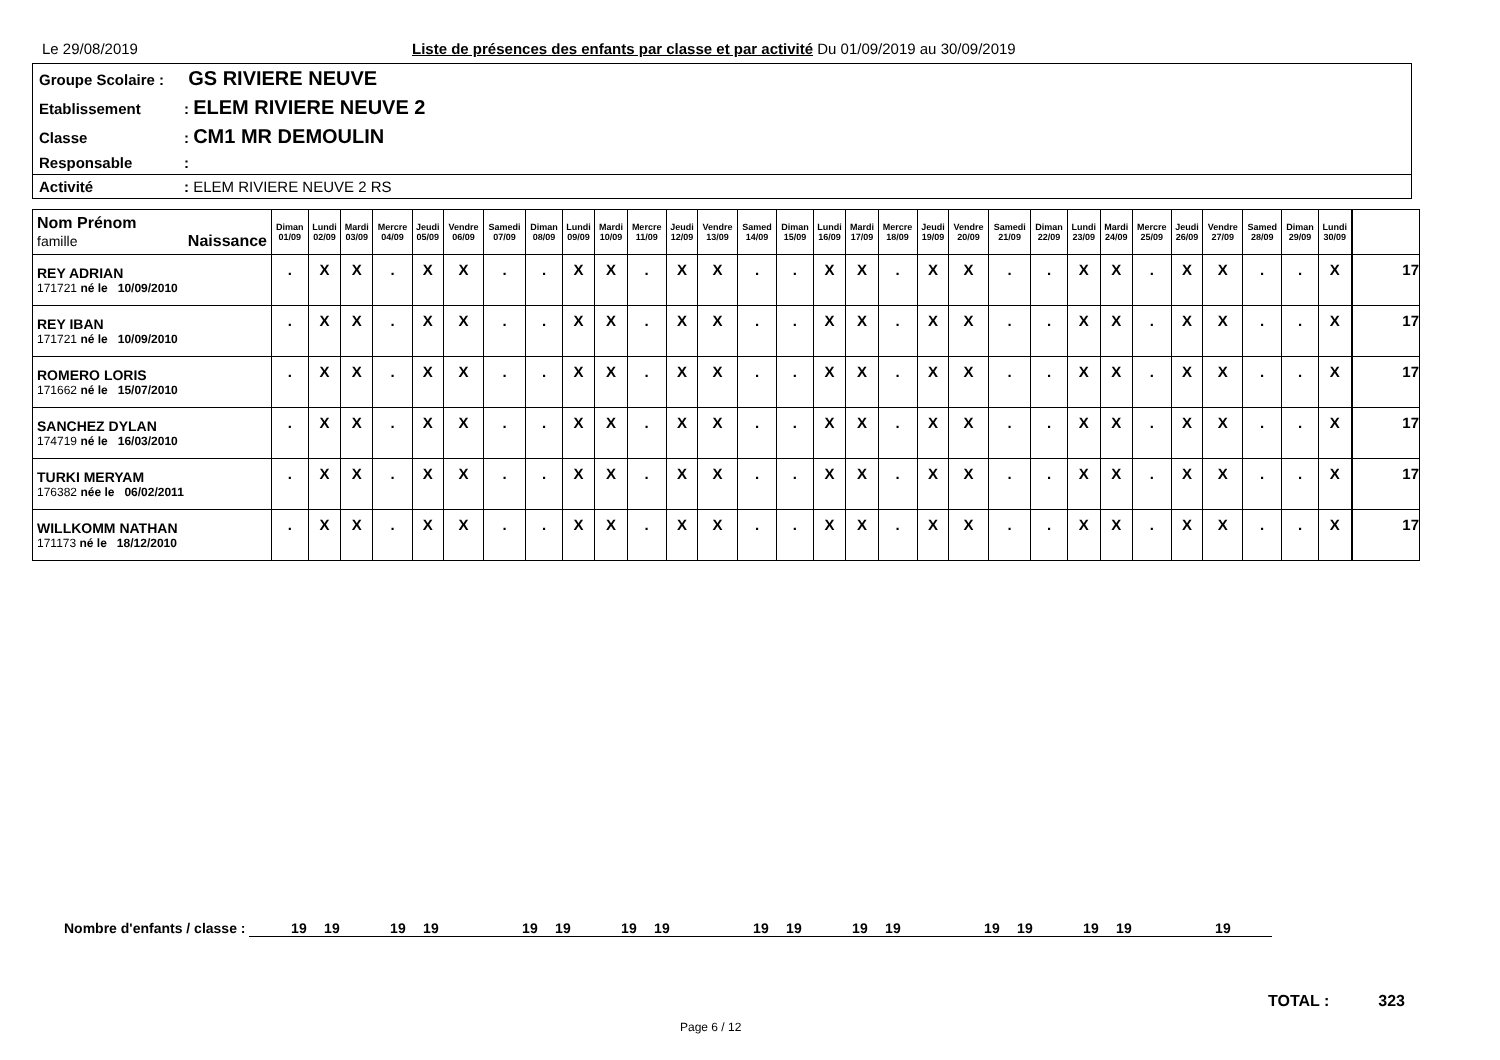Le 29/08/2019 Liste de présences des enfants par classe et par activité Du 01/09/2019 au 30/09/2019
Groupe Scolaire : GS RIVIERE NEUVE
Etablissement: ELEM RIVIERE NEUVE 2
Classe: CM1 MR DEMOULIN
Responsable:
Activité: ELEM RIVIERE NEUVE 2 RS
| Nom Prénom famille Naissance | Diman 01/09 | Lundi 02/09 | Mardi 03/09 | Mercre 04/09 | Jeudi 05/09 | Vendre 06/09 | Samedi 07/09 | Diman 08/09 | Lundi 09/09 | Mardi 10/09 | Mercre 11/09 | Jeudi 12/09 | Vendre 13/09 | Samed 14/09 | Diman 15/09 | Lundi 16/09 | Mardi 17/09 | Mercre 18/09 | Jeudi 19/09 | Vendre 20/09 | Samedi 21/09 | Diman 22/09 | Lundi 23/09 | Mardi 24/09 | Mercre 25/09 | Jeudi 26/09 | Vendre 27/09 | Samed 28/09 | Diman 29/09 | Lundi 30/09 | | |
| --- | --- | --- | --- | --- | --- | --- | --- | --- | --- | --- | --- | --- | --- | --- | --- | --- | --- | --- | --- | --- | --- | --- | --- | --- | --- | --- | --- | --- | --- | --- | --- | --- |
| REY ADRIAN 171721 né le 10/09/2010 | . | X | X | . | X | X | . | . | X | X | . | X | X | . | . | X | X | . | X | X | . | . | X | X | . | X | X | . | . | X | | 17 |
| REY IBAN 171721 né le 10/09/2010 | . | X | X | . | X | X | . | . | X | X | . | X | X | . | . | X | X | . | X | X | . | . | X | X | . | X | X | . | . | X | | 17 |
| ROMERO LORIS 171662 né le 15/07/2010 | . | X | X | . | X | X | . | . | X | X | . | X | X | . | . | X | X | . | X | X | . | . | X | X | . | X | X | . | . | X | | 17 |
| SANCHEZ DYLAN 174719 né le 16/03/2010 | . | X | X | . | X | X | . | . | X | X | . | X | X | . | . | X | X | . | X | X | . | . | X | X | . | X | X | . | . | X | | 17 |
| TURKI MERYAM 176382 née le 06/02/2011 | . | X | X | . | X | X | . | . | X | X | . | X | X | . | . | X | X | . | X | X | . | . | X | X | . | X | X | . | . | X | | 17 |
| WILLKOMM NATHAN 171173 né le 18/12/2010 | . | X | X | . | X | X | . | . | X | X | . | X | X | . | . | X | X | . | X | X | . | . | X | X | . | X | X | . | . | X | | 17 |
Nombre d'enfants / classe : 19 19 19 19 19 19 19 19 19 19 19 19 19 19 19 19 19
TOTAL : 323
Page 6 / 12